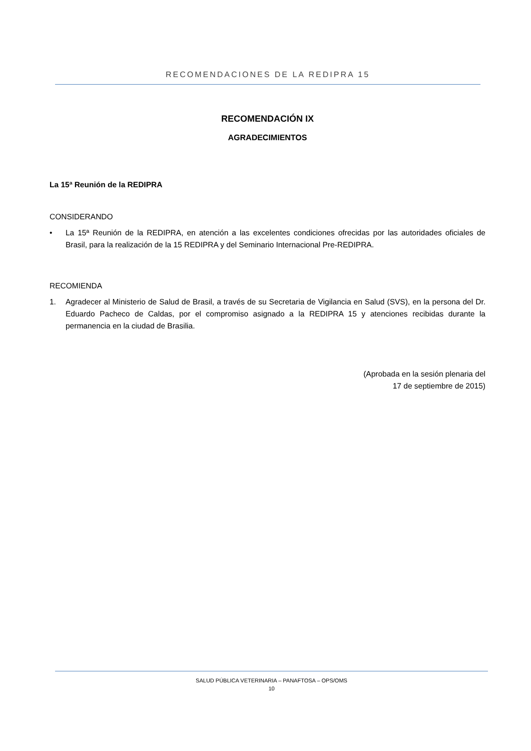RECOMENDACIONES DE LA REDIPRA 15
RECOMENDACIÓN IX
AGRADECIMIENTOS
La 15ª Reunión de la REDIPRA
CONSIDERANDO
• La 15ª Reunión de la REDIPRA, en atención a las excelentes condiciones ofrecidas por las autoridades oficiales de Brasil, para la realización de la 15 REDIPRA y del Seminario Internacional Pre-REDIPRA.
RECOMIENDA
1. Agradecer al Ministerio de Salud de Brasil, a través de su Secretaria de Vigilancia en Salud (SVS), en la persona del Dr. Eduardo Pacheco de Caldas, por el compromiso asignado a la REDIPRA 15 y atenciones recibidas durante la permanencia en la ciudad de Brasilia.
(Aprobada en la sesión plenaria del
17 de septiembre de 2015)
SALUD PÚBLICA VETERINARIA – PANAFTOSA – OPS/OMS
10